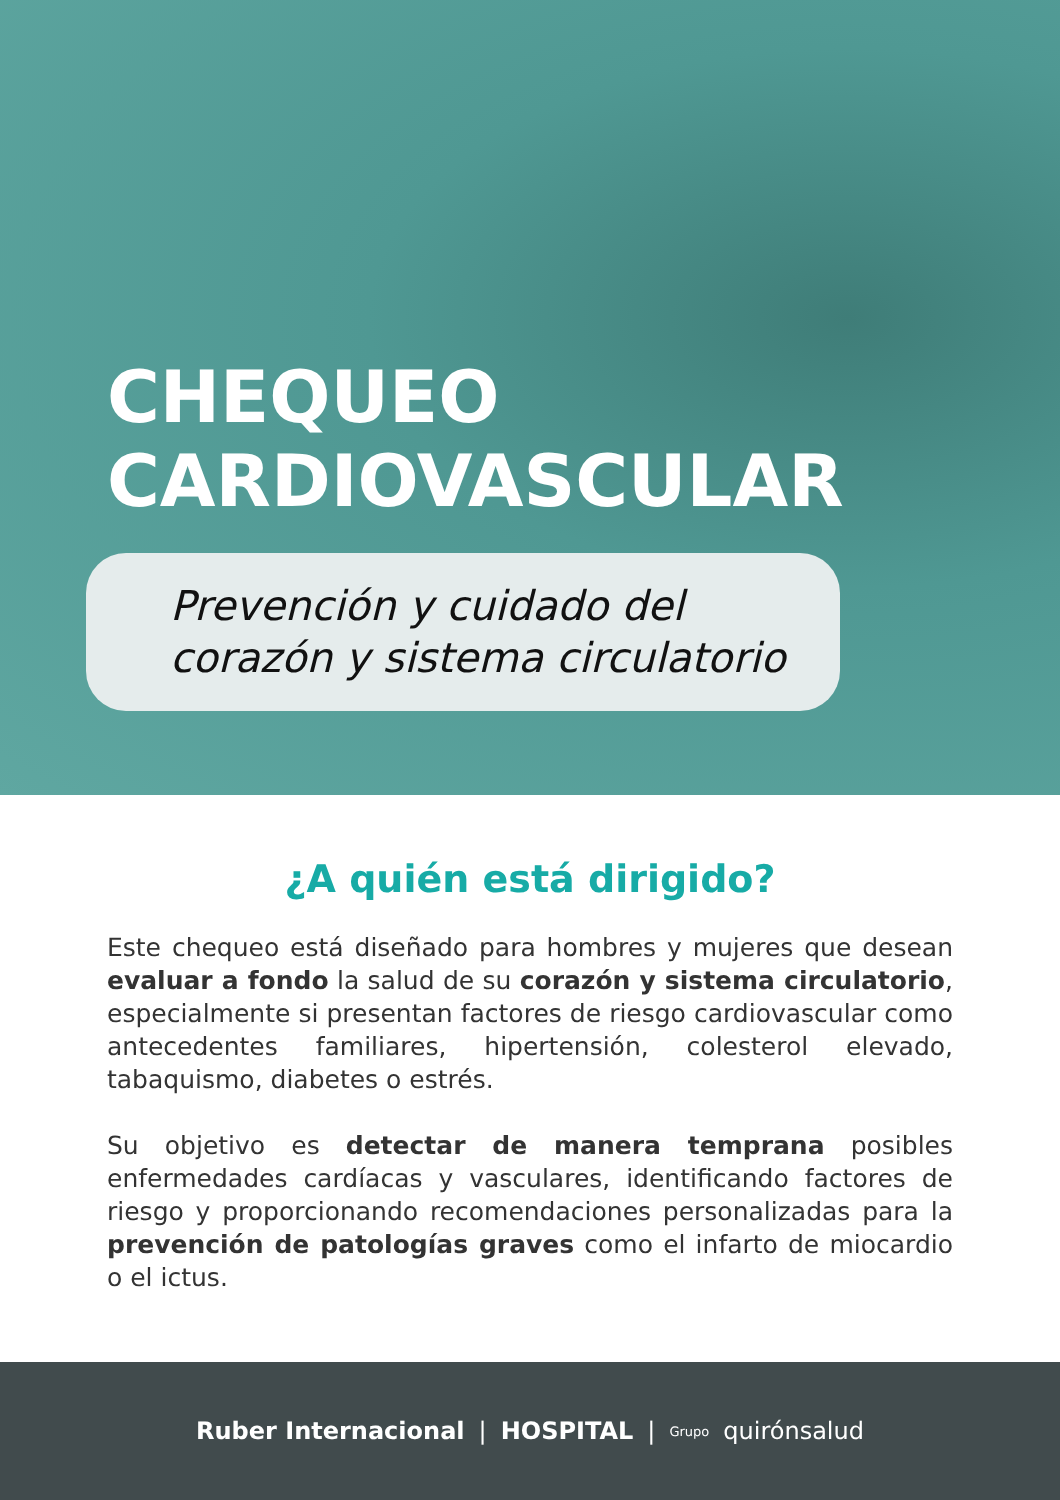CHEQUEO
CARDIOVASCULAR
Prevención y cuidado del
corazón y sistema circulatorio
¿A quién está dirigido?
Este chequeo está diseñado para hombres y mujeres que desean evaluar a fondo la salud de su corazón y sistema circulatorio, especialmente si presentan factores de riesgo cardiovascular como antecedentes familiares, hipertensión, colesterol elevado, tabaquismo, diabetes o estrés.
Su objetivo es detectar de manera temprana posibles enfermedades cardíacas y vasculares, identificando factores de riesgo y proporcionando recomendaciones personalizadas para la prevención de patologías graves como el infarto de miocardio o el ictus.
Ruber Internacional | HOSPITAL | Grupo quirónsalud